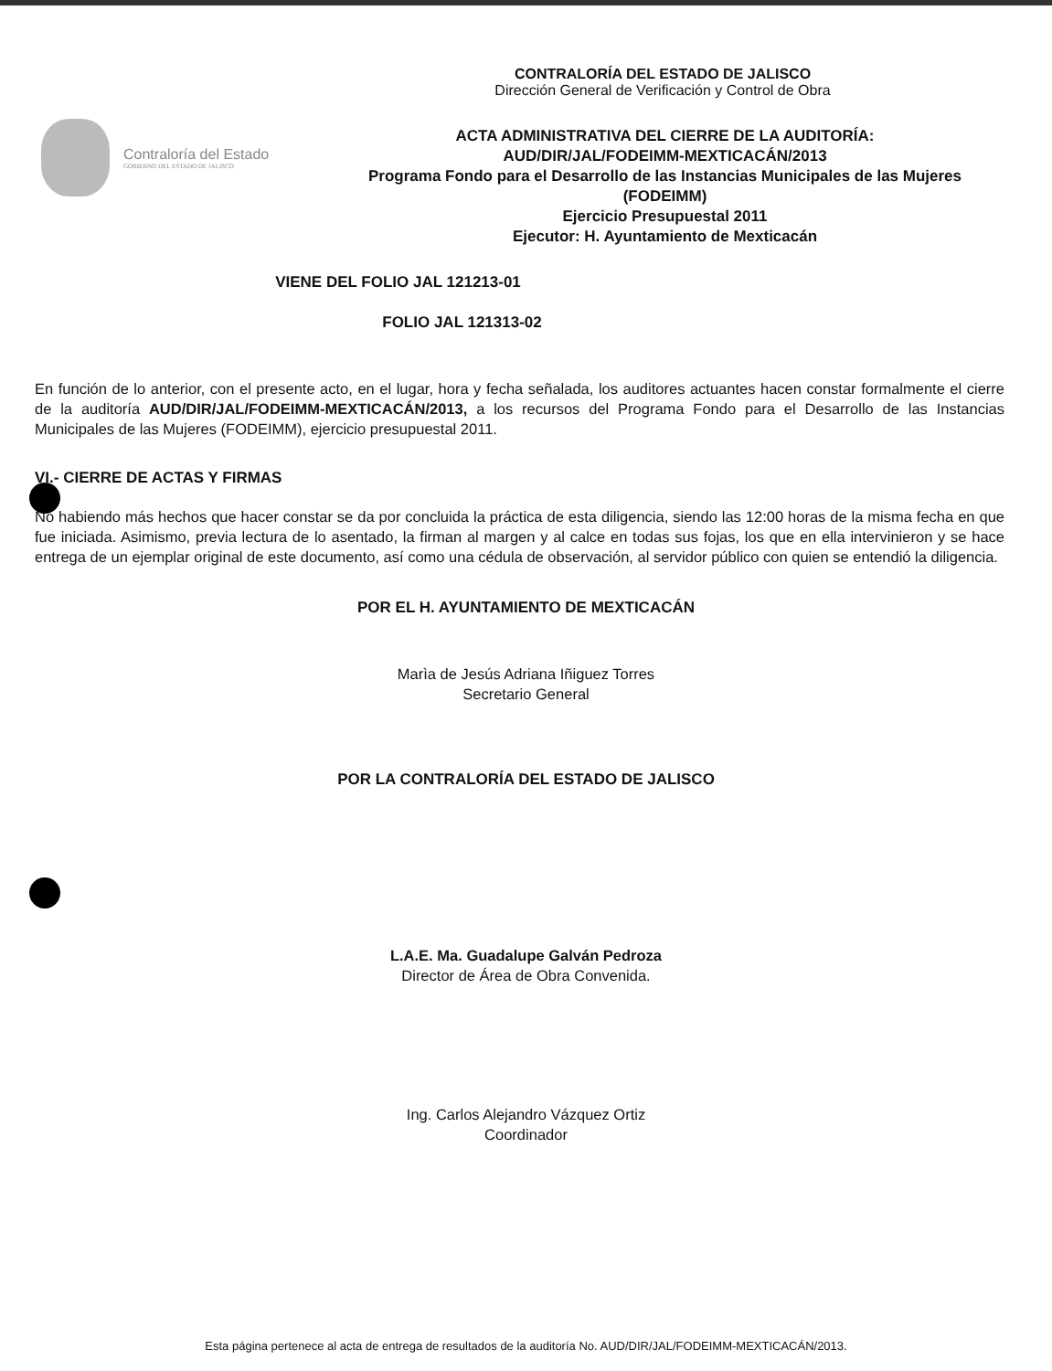CONTRALORÍA DEL ESTADO DE JALISCO
Dirección General de Verificación y Control de Obra
Contraloría del Estado
GOBIERNO DEL ESTADO DE JALISCO
ACTA ADMINISTRATIVA DEL CIERRE DE LA AUDITORÍA:
AUD/DIR/JAL/FODEIMM-MEXTICACÁN/2013
Programa Fondo para el Desarrollo de las Instancias Municipales de las Mujeres (FODEIMM)
Ejercicio Presupuestal 2011
Ejecutor: H. Ayuntamiento de Mexticacán
VIENE DEL FOLIO JAL 121213-01
FOLIO JAL 121313-02
En función de lo anterior, con el presente acto, en el lugar, hora y fecha señalada, los auditores actuantes hacen constar formalmente el cierre de la auditoría AUD/DIR/JAL/FODEIMM-MEXTICACÁN/2013, a los recursos del Programa Fondo para el Desarrollo de las Instancias Municipales de las Mujeres (FODEIMM), ejercicio presupuestal 2011.
VI.- CIERRE DE ACTAS Y FIRMAS
No habiendo más hechos que hacer constar se da por concluida la práctica de esta diligencia, siendo las 12:00 horas de la misma fecha en que fue iniciada. Asimismo, previa lectura de lo asentado, la firman al margen y al calce en todas sus fojas, los que en ella intervinieron y se hace entrega de un ejemplar original de este documento, así como una cédula de observación, al servidor público con quien se entendió la diligencia.
POR EL H. AYUNTAMIENTO DE MEXTICACÁN
Marìa de Jesús Adriana Iñiguez Torres
Secretario General
POR LA CONTRALORÍA DEL ESTADO DE JALISCO
L.A.E. Ma. Guadalupe Galván Pedroza
Director de Área de Obra Convenida.
Ing. Carlos Alejandro Vázquez Ortiz
Coordinador
Esta página pertenece al acta de entrega de resultados de la auditoría No. AUD/DIR/JAL/FODEIMM-MEXTICACÁN/2013.